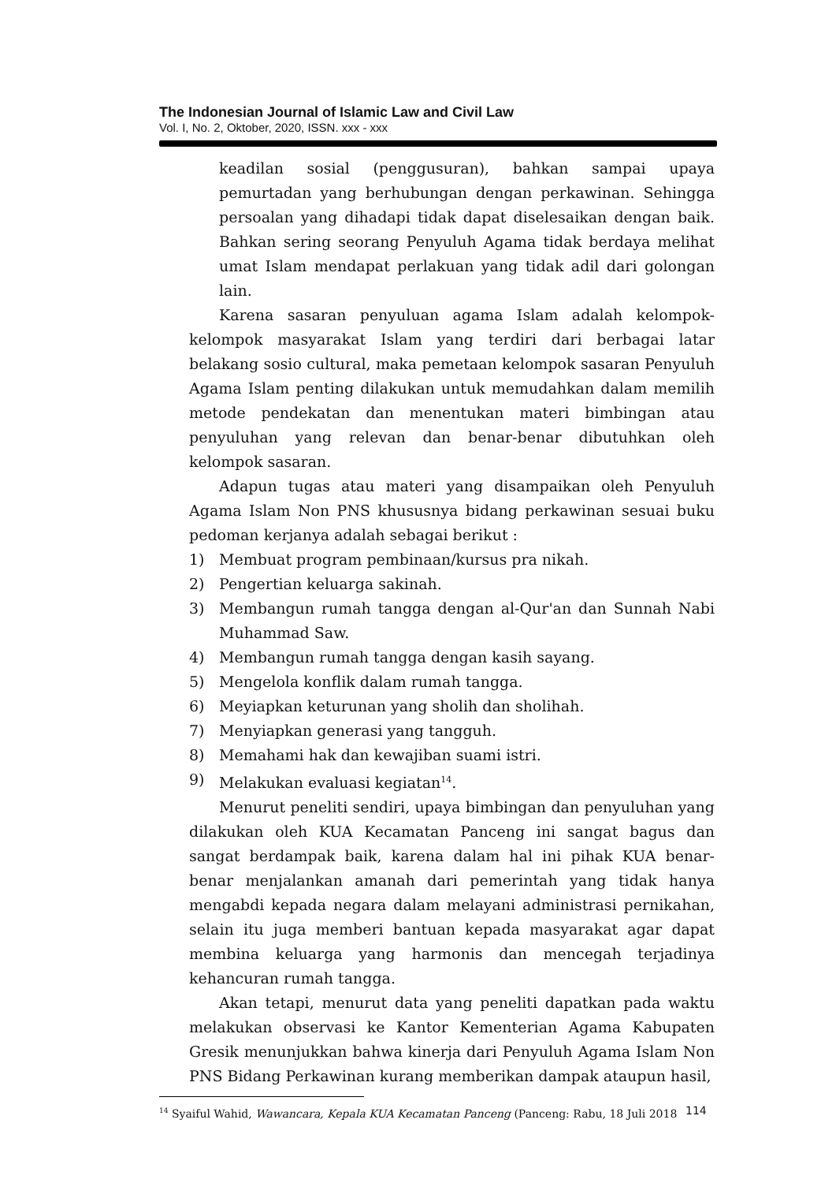The Indonesian Journal of Islamic Law and Civil Law
Vol. I, No. 2, Oktober, 2020, ISSN. xxx - xxx
keadilan sosial (penggusuran), bahkan sampai upaya pemurtadan yang berhubungan dengan perkawinan. Sehingga persoalan yang dihadapi tidak dapat diselesaikan dengan baik. Bahkan sering seorang Penyuluh Agama tidak berdaya melihat umat Islam mendapat perlakuan yang tidak adil dari golongan lain.
Karena sasaran penyuluan agama Islam adalah kelompok-kelompok masyarakat Islam yang terdiri dari berbagai latar belakang sosio cultural, maka pemetaan kelompok sasaran Penyuluh Agama Islam penting dilakukan untuk memudahkan dalam memilih metode pendekatan dan menentukan materi bimbingan atau penyuluhan yang relevan dan benar-benar dibutuhkan oleh kelompok sasaran.
Adapun tugas atau materi yang disampaikan oleh Penyuluh Agama Islam Non PNS khususnya bidang perkawinan sesuai buku pedoman kerjanya adalah sebagai berikut :
1) Membuat program pembinaan/kursus pra nikah.
2) Pengertian keluarga sakinah.
3) Membangun rumah tangga dengan al-Qur'an dan Sunnah Nabi Muhammad Saw.
4) Membangun rumah tangga dengan kasih sayang.
5) Mengelola konflik dalam rumah tangga.
6) Meyiapkan keturunan yang sholih dan sholihah.
7) Menyiapkan generasi yang tangguh.
8) Memahami hak dan kewajiban suami istri.
9) Melakukan evaluasi kegiatan<sup>14</sup>.
Menurut peneliti sendiri, upaya bimbingan dan penyuluhan yang dilakukan oleh KUA Kecamatan Panceng ini sangat bagus dan sangat berdampak baik, karena dalam hal ini pihak KUA benar-benar menjalankan amanah dari pemerintah yang tidak hanya mengabdi kepada negara dalam melayani administrasi pernikahan, selain itu juga memberi bantuan kepada masyarakat agar dapat membina keluarga yang harmonis dan mencegah terjadinya kehancuran rumah tangga.
Akan tetapi, menurut data yang peneliti dapatkan pada waktu melakukan observasi ke Kantor Kementerian Agama Kabupaten Gresik menunjukkan bahwa kinerja dari Penyuluh Agama Islam Non PNS Bidang Perkawinan kurang memberikan dampak ataupun hasil,
<sup>14</sup> Syaiful Wahid, Wawancara, Kepala KUA Kecamatan Panceng (Panceng: Rabu, 18 Juli 2018
114